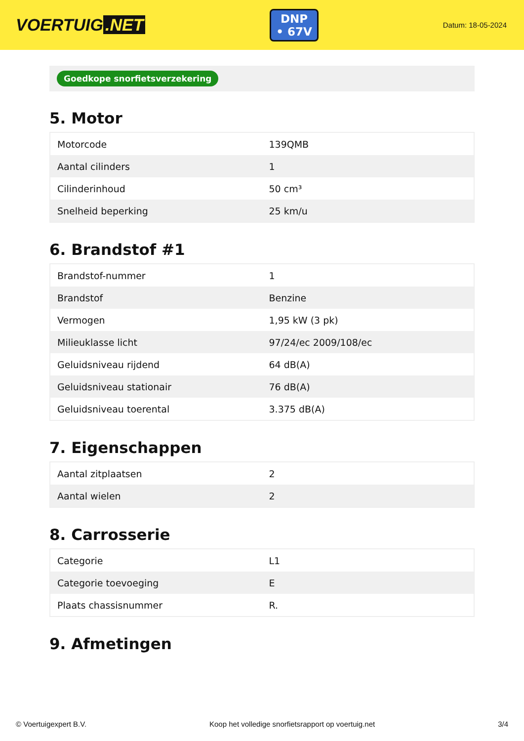VOERTUIG.NET
DNP
• 67V
Datum: 18-05-2024
Goedkope snorfietsverzekering
5. Motor
| Motorcode | 139QMB |
| Aantal cilinders | 1 |
| Cilinderinhoud | 50 cm³ |
| Snelheid beperking | 25 km/u |
6. Brandstof #1
| Brandstof-nummer | 1 |
| Brandstof | Benzine |
| Vermogen | 1,95 kW (3 pk) |
| Milieuklasse licht | 97/24/ec 2009/108/ec |
| Geluidsniveau rijdend | 64 dB(A) |
| Geluidsniveau stationair | 76 dB(A) |
| Geluidsniveau toerental | 3.375 dB(A) |
7. Eigenschappen
| Aantal zitplaatsen | 2 |
| Aantal wielen | 2 |
8. Carrosserie
| Categorie | L1 |
| Categorie toevoeging | E |
| Plaats chassisnummer | R. |
9. Afmetingen
© Voertuigexpert B.V. Koop het volledige snorfietsrapport op voertuig.net 3/4